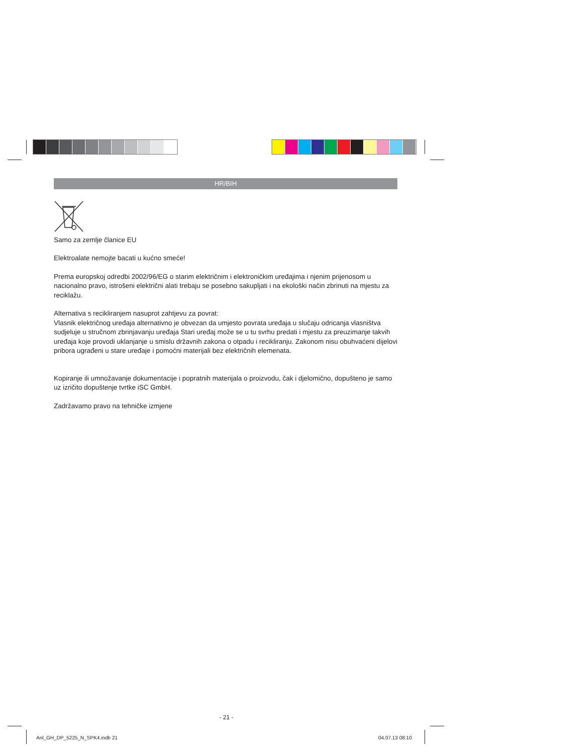HR/BIH
Samo za zemlje članice EU
Elektroalate nemojte bacati u kućno smeće!
Prema europskoj odredbi 2002/96/EG o starim električnim i elektroničkim uređajima i njenim prijenosom u nacionalno pravo, istrošeni električni alati trebaju se posebno sakupljati i na ekološki način zbrinuti na mjestu za reciklažu.
Alternativa s recikliranjem nasuprot zahtjevu za povrat:
Vlasnik električnog uređaja alternativno je obvezan da umjesto povrata uređaja u slučaju odricanja vlasništva sudjeluje u stručnom zbrinjavanju uređaja Stari uređaj može se u tu svrhu predati i mjestu za preuzimanje takvih uređaja koje provodi uklanjanje u smislu državnih zakona o otpadu i recikliranju. Zakonom nisu obuhvaćeni dijelovi pribora ugrađeni u stare uređaje i pomoćni materijali bez električnih elemenata.
Kopiranje ili umnožavanje dokumentacije i popratnih materijala o proizvodu, čak i djelomično, dopušteno je samo uz izričito dopuštenje tvrtke iSC GmbH.
Zadržavamo pravo na tehničke izmjene
- 21 -
Anl_GH_DP_5225_N_SPK4.indb 21 04.07.13 08:10